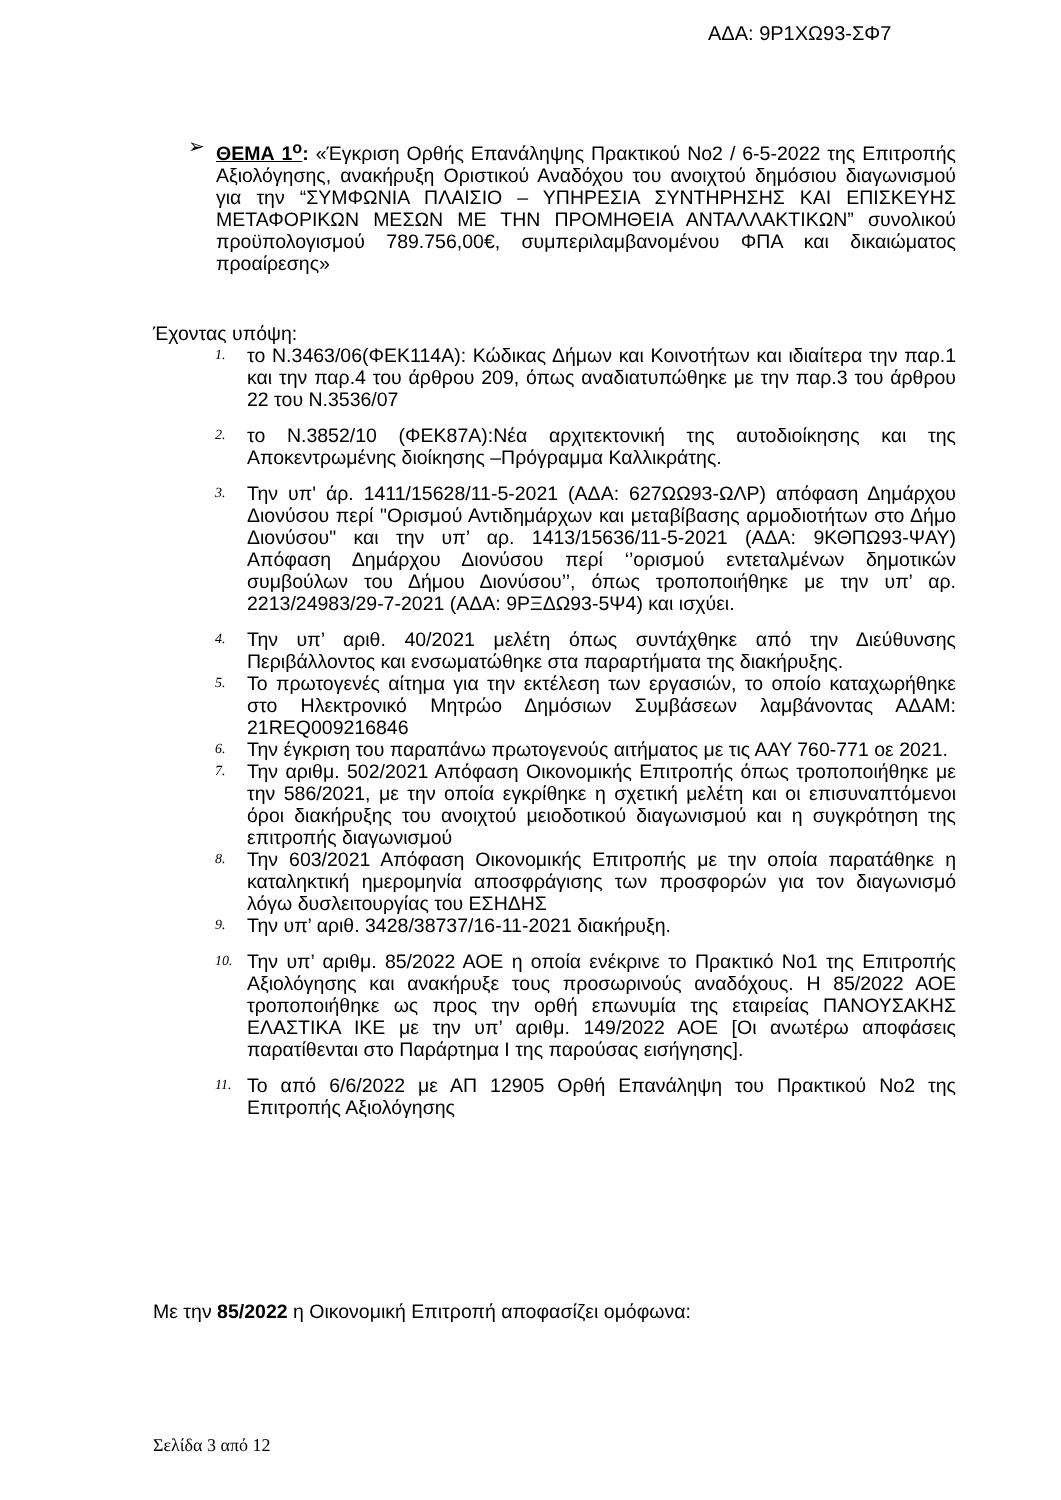ΑΔΑ: 9Ρ1ΧΩ93-ΣΦ7
➢ ΘΕΜΑ 1<sup>ο</sup>: «Έγκριση Ορθής Επανάληψης Πρακτικού Νο2 / 6-5-2022 της Επιτροπής Αξιολόγησης, ανακήρυξη Οριστικού Αναδόχου του ανοιχτού δημόσιου διαγωνισμού για την “ΣΥΜΦΩΝΙΑ ΠΛΑΙΣΙΟ – ΥΠΗΡΕΣΙΑ ΣΥΝΤΗΡΗΣΗΣ ΚΑΙ ΕΠΙΣΚΕΥΗΣ ΜΕΤΑΦΟΡΙΚΩΝ ΜΕΣΩΝ ΜΕ ΤΗΝ ΠΡΟΜΗΘΕΙΑ ΑΝΤΑΛΛΑΚΤΙΚΩΝ” συνολικού προϋπολογισμού 789.756,00€, συμπεριλαμβανομένου ΦΠΑ και δικαιώματος προαίρεσης»
Έχοντας υπόψη:
1. το Ν.3463/06(ΦΕΚ114Α): Κώδικας Δήμων και Κοινοτήτων και ιδιαίτερα την παρ.1 και την παρ.4 του άρθρου 209, όπως αναδιατυπώθηκε με την παρ.3 του άρθρου 22 του Ν.3536/07
2. το Ν.3852/10 (ΦΕΚ87Α):Νέα αρχιτεκτονική της αυτοδιοίκησης και της Αποκεντρωμένης διοίκησης –Πρόγραμμα Καλλικράτης.
3. Την υπ' άρ. 1411/15628/11-5-2021 (ΑΔΑ: 627ΩΩ93-ΩΛΡ) απόφαση Δημάρχου Διονύσου περί "Ορισμού Αντιδημάρχων και μεταβίβασης αρμοδιοτήτων στο Δήμο Διονύσου" και την υπ’ αρ. 1413/15636/11-5-2021 (ΑΔΑ: 9ΚΘΠΩ93-ΨΑΥ) Απόφαση Δημάρχου Διονύσου περί ‘’ορισμού εντεταλμένων δημοτικών συμβούλων του Δήμου Διονύσου’’, όπως τροποποιήθηκε με την υπ’ αρ. 2213/24983/29-7-2021 (ΑΔΑ: 9ΡΞΔΩ93-5Ψ4) και ισχύει.
4. Την υπ’ αριθ. 40/2021 μελέτη όπως συντάχθηκε από την Διεύθυνσης Περιβάλλοντος και ενσωματώθηκε στα παραρτήματα της διακήρυξης.
5. Το πρωτογενές αίτημα για την εκτέλεση των εργασιών, το οποίο καταχωρήθηκε στο Ηλεκτρονικό Μητρώο Δημόσιων Συμβάσεων λαμβάνοντας ΑΔΑΜ: 21REQ009216846
6. Την έγκριση του παραπάνω πρωτογενούς αιτήματος με τις ΑΑΥ 760-771 οε 2021.
7. Την αριθμ. 502/2021 Απόφαση Οικονομικής Επιτροπής όπως τροποποιήθηκε με την 586/2021, με την οποία εγκρίθηκε η σχετική μελέτη και οι επισυναπτόμενοι όροι διακήρυξης του ανοιχτού μειοδοτικού διαγωνισμού και η συγκρότηση της επιτροπής διαγωνισμού
8. Την 603/2021 Απόφαση Οικονομικής Επιτροπής με την οποία παρατάθηκε η καταληκτική ημερομηνία αποσφράγισης των προσφορών για τον διαγωνισμό λόγω δυσλειτουργίας του ΕΣΗΔΗΣ
9. Την υπ’ αριθ. 3428/38737/16-11-2021 διακήρυξη.
10. Την υπ’ αριθμ. 85/2022 ΑΟΕ η οποία ενέκρινε το Πρακτικό Νο1 της Επιτροπής Αξιολόγησης και ανακήρυξε τους προσωρινούς αναδόχους. Η 85/2022 ΑΟΕ τροποποιήθηκε ως προς την ορθή επωνυμία της εταιρείας ΠΑΝΟΥΣΑΚΗΣ ΕΛΑΣΤΙΚΑ ΙΚΕ με την υπ’ αριθμ. 149/2022 ΑΟΕ [Οι ανωτέρω αποφάσεις παρατίθενται στο Παράρτημα Ι της παρούσας εισήγησης].
11. Το από 6/6/2022 με ΑΠ 12905 Ορθή Επανάληψη του Πρακτικού Νο2 της Επιτροπής Αξιολόγησης
Με την 85/2022 η Οικονομική Επιτροπή αποφασίζει ομόφωνα:
Σελίδα 3 από 12